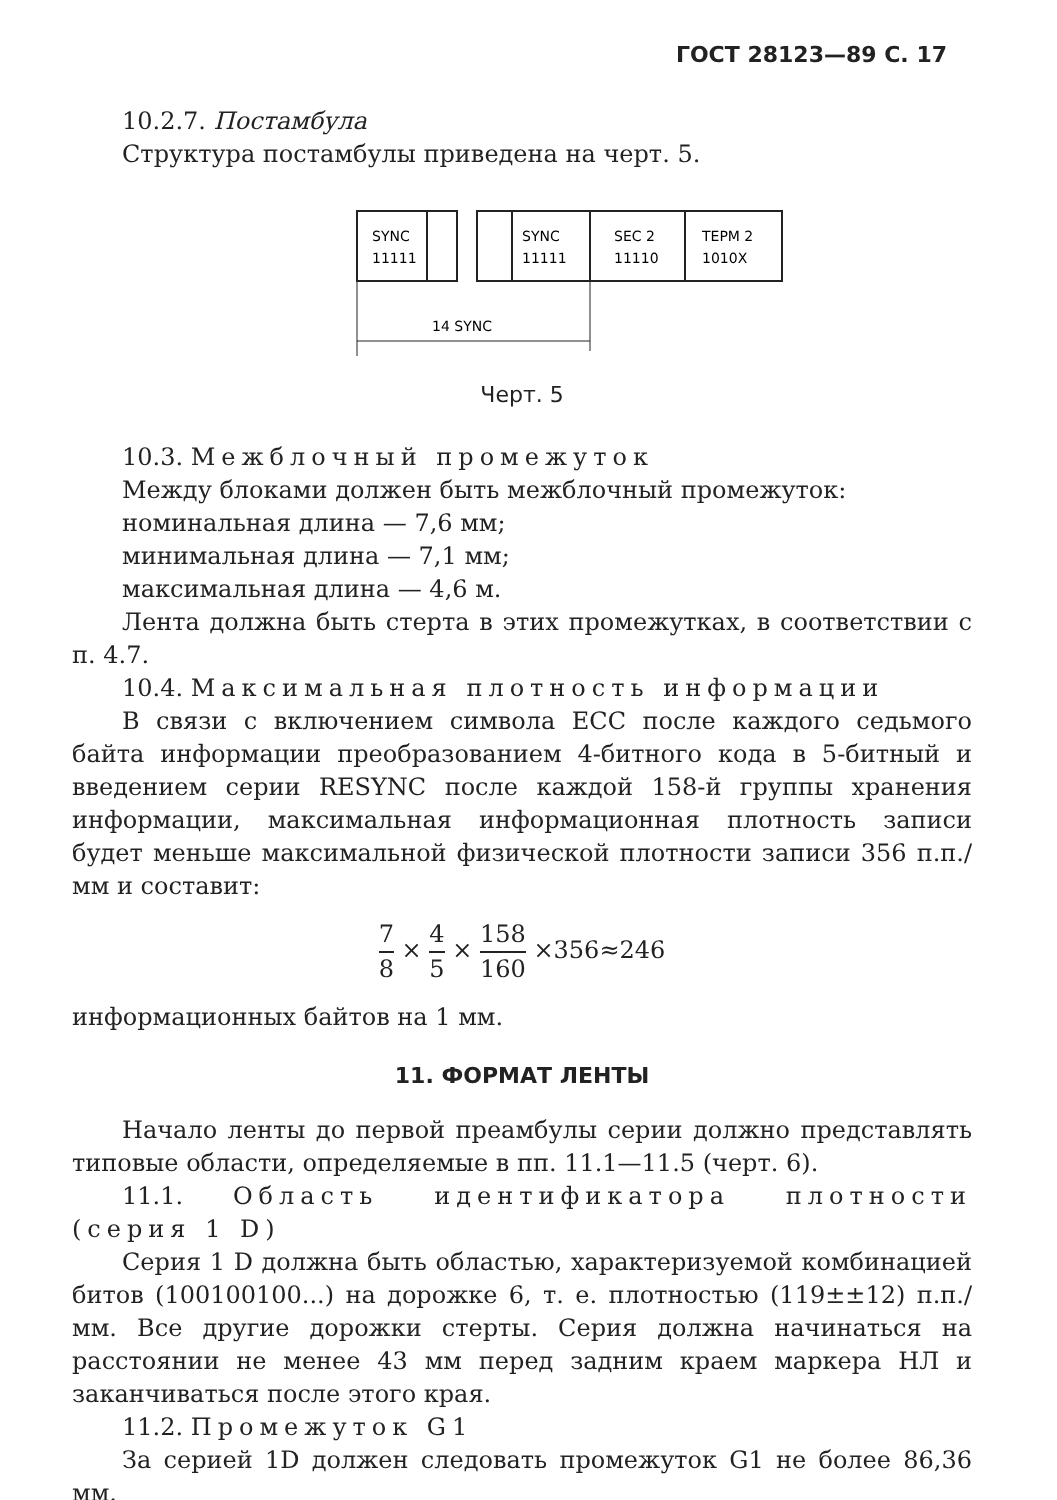ГОСТ 28123—89 С. 17
10.2.7. Постамбула
Структура постамбулы приведена на черт. 5.
SYNC
11111
SYNC
11111
SEC 2
11110
ТЕРМ 2
1010X
14 SYNC
Черт. 5
10.3. Межблочный промежуток
Между блоками должен быть межблочный промежуток:
номинальная длина — 7,6 мм;
минимальная длина — 7,1 мм;
максимальная длина — 4,6 м.
Лента должна быть стерта в этих промежутках, в соответствии с п. 4.7.
10.4. Максимальная плотность информации
В связи с включением символа ЕСС после каждого седьмого байта информации преобразованием 4-битного кода в 5-битный и введением серии RESYNC после каждой 158-й группы хранения информации, максимальная информационная плотность записи будет меньше максимальной физической плотности записи 356 п.п./мм и составит:
7 8 × 4 5 × 158 160 ×356≈246
информационных байтов на 1 мм.
11. ФОРМАТ ЛЕНТЫ
Начало ленты до первой преамбулы серии должно представлять типовые области, определяемые в пп. 11.1—11.5 (черт. 6).
11.1. Область идентификатора плотности (серия 1 D)
Серия 1 D должна быть областью, характеризуемой комбинацией битов (100100100...) на дорожке 6, т. е. плотностью (119±±12) п.п./мм. Все другие дорожки стерты. Серия должна начинаться на расстоянии не менее 43 мм перед задним краем маркера НЛ и заканчиваться после этого края.
11.2. Промежуток G1
За серией 1D должен следовать промежуток G1 не более 86,36 мм.